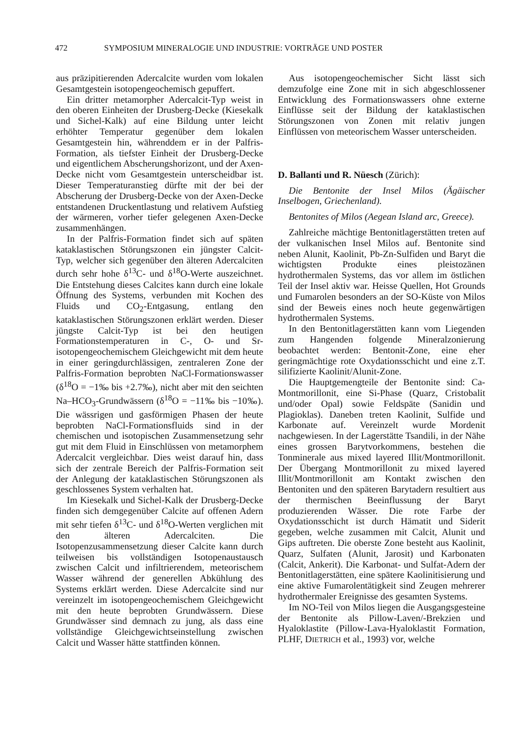472 SYMPOSIUM MINERALOGIE UND INDUSTRIE: VORTRÄGE UND POSTER
aus präzipitierenden Adercalcite wurden vom lokalen Gesamtgestein isotopengeochemisch gepuffert.
Ein dritter metamorpher Adercalcit-Typ weist in den oberen Einheiten der Drusberg-Decke (Kiesekalk und Sichel-Kalk) auf eine Bildung unter leicht erhöhter Temperatur gegenüber dem lokalen Gesamtgestein hin, währenddem er in der Palfris-Formation, als tiefster Einheit der Drusberg-Decke und eigentlichem Abscherungshorizont, und der Axen-Decke nicht vom Gesamtgestein unterscheidbar ist. Dieser Temperaturanstieg dürfte mit der bei der Abscherung der Drusberg-Decke von der Axen-Decke entstandenen Druckentlastung und relativem Aufstieg der wärmeren, vorher tiefer gelegenen Axen-Decke zusammenhängen.
In der Palfris-Formation findet sich auf späten kataklastischen Störungszonen ein jüngster Calcit-Typ, welcher sich gegenüber den älteren Adercalciten durch sehr hohe δ<sup>13</sup>C- und δ<sup>18</sup>O-Werte auszeichnet. Die Entstehung dieses Calcites kann durch eine lokale Öffnung des Systems, verbunden mit Kochen des Fluids und CO<sub>2</sub>-Entgasung, entlang den kataklastischen Störungszonen erklärt werden. Dieser jüngste Calcit-Typ ist bei den heutigen Formationstemperaturen in C-, O- und Sr-isotopengeochemischem Gleichgewicht mit dem heute in einer geringdurchlässigen, zentraleren Zone der Palfris-Formation beprobten NaCl-Formationswasser (δ<sup>18</sup>O = −1‰ bis +2.7‰), nicht aber mit den seichten Na–HCO<sub>3</sub>-Grundwässern (δ<sup>18</sup>O = −11‰ bis −10‰). Die wässrigen und gasförmigen Phasen der heute beprobten NaCl-Formationsfluids sind in der chemischen und isotopischen Zusammensetzung sehr gut mit dem Fluid in Einschlüssen von metamorphem Adercalcit vergleichbar. Dies weist darauf hin, dass sich der zentrale Bereich der Palfris-Formation seit der Anlegung der kataklastischen Störungszonen als geschlossenes System verhalten hat.
Im Kiesekalk und Sichel-Kalk der Drusberg-Decke finden sich demgegenüber Calcite auf offenen Adern mit sehr tiefen δ<sup>13</sup>C- und δ<sup>18</sup>O-Werten verglichen mit den älteren Adercalciten. Die Isotopenzusammensetzung dieser Calcite kann durch teilweisen bis vollständigen Isotopenaustausch zwischen Calcit und infiltrierendem, meteorischem Wasser während der generellen Abkühlung des Systems erklärt werden. Diese Adercalcite sind nur vereinzelt im isotopengeochemischem Gleichgewicht mit den heute beprobten Grundwässern. Diese Grundwässer sind demnach zu jung, als dass eine vollständige Gleichgewichtseinstellung zwischen Calcit und Wasser hätte stattfinden können.
Aus isotopengeochemischer Sicht lässt sich demzufolge eine Zone mit in sich abgeschlossener Entwicklung des Formationswassers ohne externe Einflüsse seit der Bildung der kataklastischen Störungszonen von Zonen mit relativ jungen Einflüssen von meteorischem Wasser unterscheiden.
D. Ballanti und R. Nüesch (Zürich):
Die Bentonite der Insel Milos (Ägäischer Inselbogen, Griechenland).
Bentonites of Milos (Aegean Island arc, Greece).
Zahlreiche mächtige Bentonitlagerstätten treten auf der vulkanischen Insel Milos auf. Bentonite sind neben Alunit, Kaolinit, Pb-Zn-Sulfiden und Baryt die wichtigsten Produkte eines pleistozänen hydrothermalen Systems, das vor allem im östlichen Teil der Insel aktiv war. Heisse Quellen, Hot Grounds und Fumarolen besonders an der SO-Küste von Milos sind der Beweis eines noch heute gegenwärtigen hydrothermalen Systems.
In den Bentonitlagerstätten kann vom Liegenden zum Hangenden folgende Mineralzonierung beobachtet werden: Bentonit-Zone, eine eher geringmächtige rote Oxydationsschicht und eine z.T. silifizierte Kaolinit/Alunit-Zone.
Die Hauptgemengteile der Bentonite sind: Ca-Montmorillonit, eine Si-Phase (Quarz, Cristobalit und/oder Opal) sowie Feldspäte (Sanidin und Plagioklas). Daneben treten Kaolinit, Sulfide und Karbonate auf. Vereinzelt wurde Mordenit nachgewiesen. In der Lagerstätte Tsandili, in der Nähe eines grossen Barytvorkommens, bestehen die Tonminerale aus mixed layered Illit/Montmorillonit. Der Übergang Montmorillonit zu mixed layered Illit/Montmorillonit am Kontakt zwischen den Bentoniten und den späteren Barytadern resultiert aus der thermischen Beeinflussung der Baryt produzierenden Wässer. Die rote Farbe der Oxydationsschicht ist durch Hämatit und Siderit gegeben, welche zusammen mit Calcit, Alunit und Gips auftreten. Die oberste Zone besteht aus Kaolinit, Quarz, Sulfaten (Alunit, Jarosit) und Karbonaten (Calcit, Ankerit). Die Karbonat- und Sulfat-Adern der Bentonitlagerstätten, eine spätere Kaolinitisierung und eine aktive Fumarolentätigkeit sind Zeugen mehrerer hydrothermaler Ereignisse des gesamten Systems.
Im NO-Teil von Milos liegen die Ausgangsgesteine der Bentonite als Pillow-Laven/-Brekzien und Hyaloklastite (Pillow-Lava-Hyaloklastit Formation, PLHF, DIETRICH et al., 1993) vor, welche